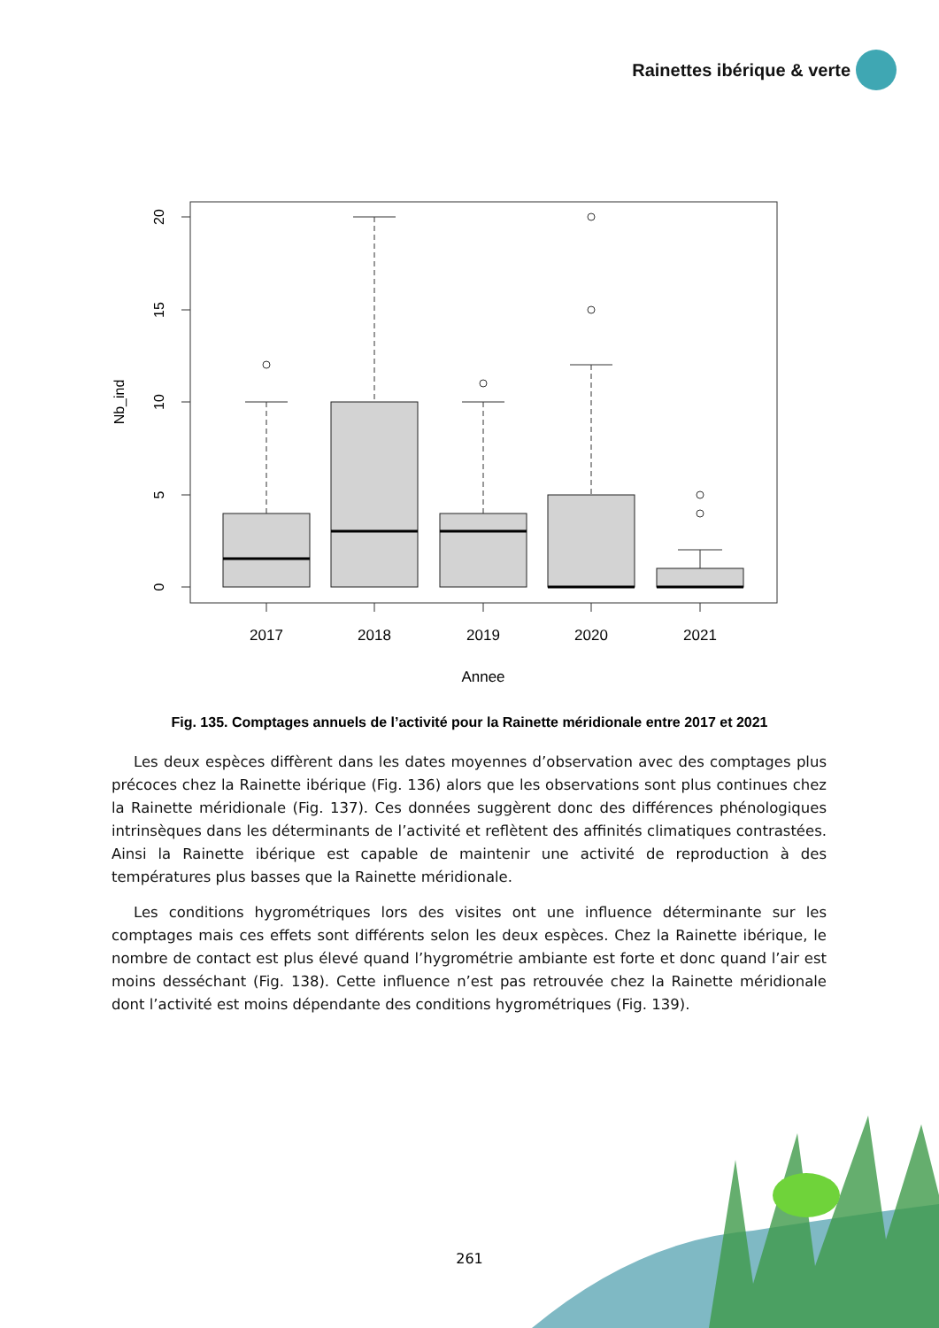Rainettes ibérique & verte
20
15
10
5
0
Nb_ind
2017
2018
2019
2020
2021
Annee
Fig. 135. Comptages annuels de l’activité pour la Rainette méridionale entre 2017 et 2021
Les deux espèces diffèrent dans les dates moyennes d’observation avec des comptages plus précoces chez la Rainette ibérique (Fig. 136) alors que les observations sont plus continues chez la Rainette méridionale (Fig. 137). Ces données suggèrent donc des différences phénologiques intrinsèques dans les déterminants de l’activité et reflètent des affinités climatiques contrastées. Ainsi la Rainette ibérique est capable de maintenir une activité de reproduction à des températures plus basses que la Rainette méridionale.
Les conditions hygrométriques lors des visites ont une influence déterminante sur les comptages mais ces effets sont différents selon les deux espèces. Chez la Rainette ibérique, le nombre de contact est plus élevé quand l’hygrométrie ambiante est forte et donc quand l’air est moins desséchant (Fig. 138). Cette influence n’est pas retrouvée chez la Rainette méridionale dont l’activité est moins dépendante des conditions hygrométriques (Fig. 139).
261